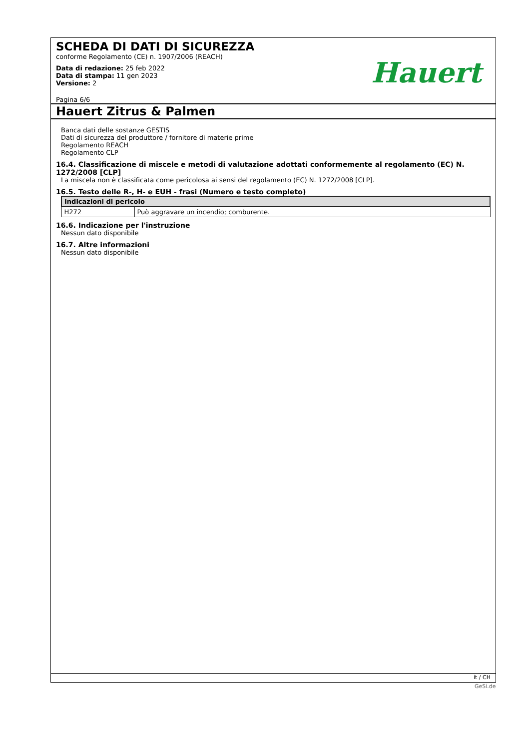SCHEDA DI DATI DI SICUREZZA
conforme Regolamento (CE) n. 1907/2006 (REACH)
Data di redazione: 25 feb 2022
Data di stampa: 11 gen 2023
Versione: 2
Pagina 6/6
Hauert
Hauert Zitrus & Palmen
Banca dati delle sostanze GESTIS
Dati di sicurezza del produttore / fornitore di materie prime
Regolamento REACH
Regolamento CLP
16.4. Classificazione di miscele e metodi di valutazione adottati conformemente al regolamento (EC) N. 1272/2008 [CLP]
La miscela non è classificata come pericolosa ai sensi del regolamento (EC) N. 1272/2008 [CLP].
16.5. Testo delle R-, H- e EUH - frasi (Numero e testo completo)
| Indicazioni di pericolo | |
| --- | --- |
| H272 | Può aggravare un incendio; comburente. |
16.6. Indicazione per l'instruzione
Nessun dato disponibile
16.7. Altre informazioni
Nessun dato disponibile
it / CH
GeSi.de